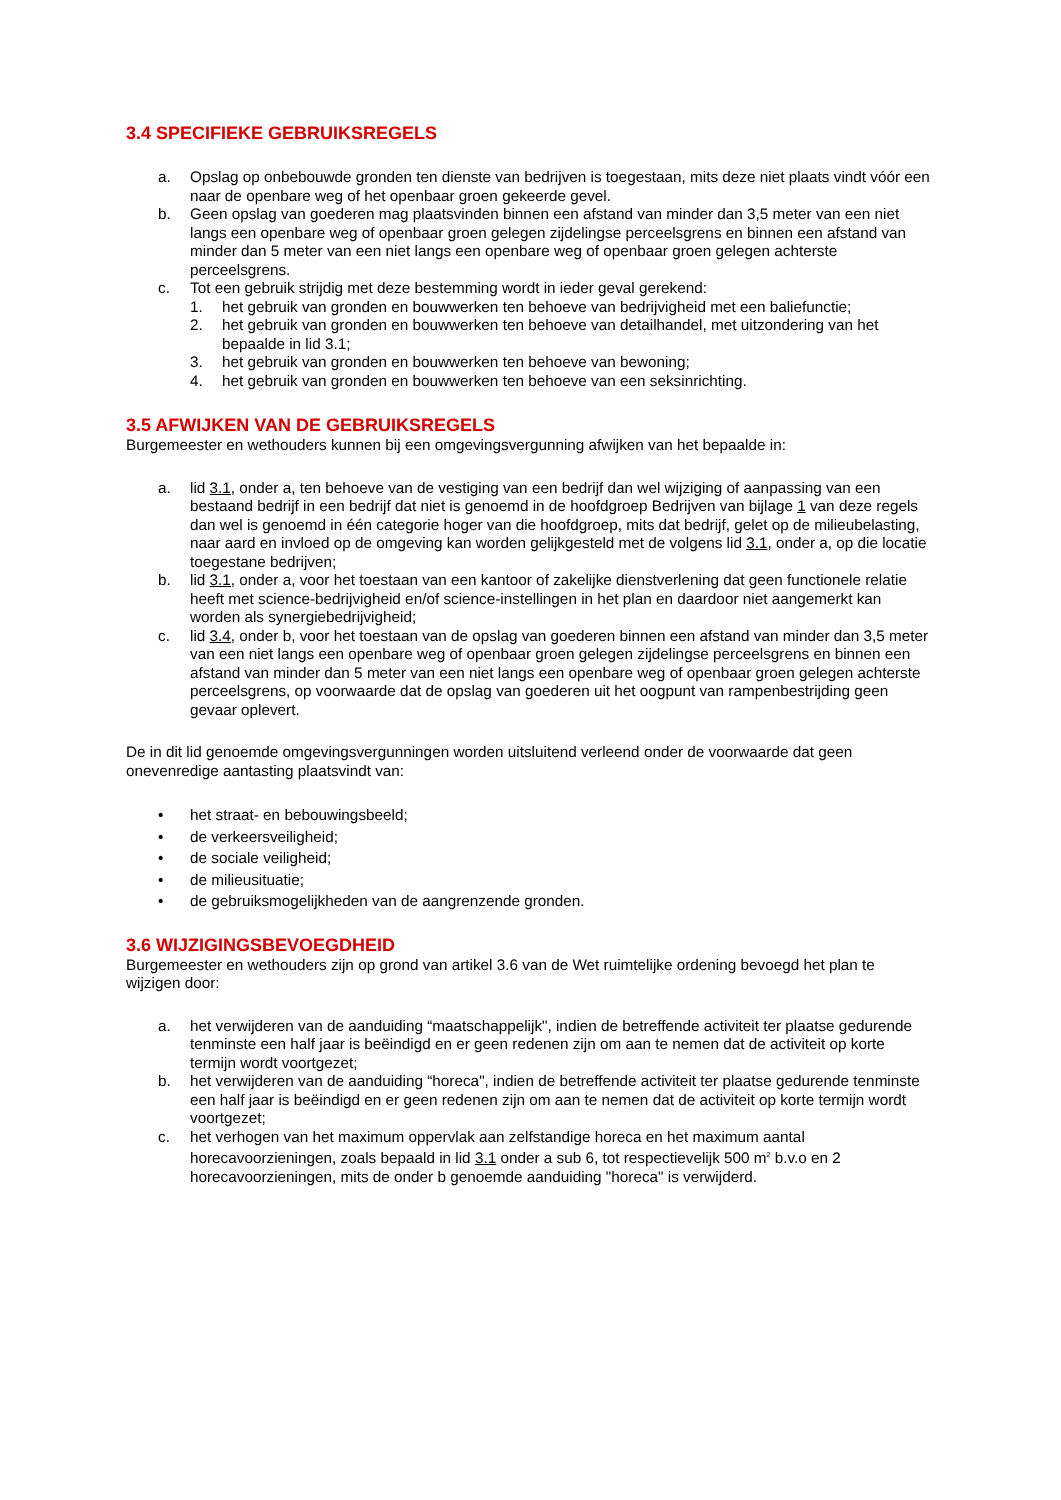3.4 SPECIFIEKE GEBRUIKSREGELS
a. Opslag op onbebouwde gronden ten dienste van bedrijven is toegestaan, mits deze niet plaats vindt vóór een naar de openbare weg of het openbaar groen gekeerde gevel.
b. Geen opslag van goederen mag plaatsvinden binnen een afstand van minder dan 3,5 meter van een niet langs een openbare weg of openbaar groen gelegen zijdelingse perceelsgrens en binnen een afstand van minder dan 5 meter van een niet langs een openbare weg of openbaar groen gelegen achterste perceelsgrens.
c. Tot een gebruik strijdig met deze bestemming wordt in ieder geval gerekend:
1. het gebruik van gronden en bouwwerken ten behoeve van bedrijvigheid met een baliefunctie;
2. het gebruik van gronden en bouwwerken ten behoeve van detailhandel, met uitzondering van het bepaalde in lid 3.1;
3. het gebruik van gronden en bouwwerken ten behoeve van bewoning;
4. het gebruik van gronden en bouwwerken ten behoeve van een seksinrichting.
3.5 AFWIJKEN VAN DE GEBRUIKSREGELS
Burgemeester en wethouders kunnen bij een omgevingsvergunning afwijken van het bepaalde in:
a. lid 3.1, onder a, ten behoeve van de vestiging van een bedrijf dan wel wijziging of aanpassing van een bestaand bedrijf in een bedrijf dat niet is genoemd in de hoofdgroep Bedrijven van bijlage 1 van deze regels dan wel is genoemd in één categorie hoger van die hoofdgroep, mits dat bedrijf, gelet op de milieubelasting, naar aard en invloed op de omgeving kan worden gelijkgesteld met de volgens lid 3.1, onder a, op die locatie toegestane bedrijven;
b. lid 3.1, onder a, voor het toestaan van een kantoor of zakelijke dienstverlening dat geen functionele relatie heeft met science-bedrijvigheid en/of science-instellingen in het plan en daardoor niet aangemerkt kan worden als synergiebedrijvigheid;
c. lid 3.4, onder b, voor het toestaan van de opslag van goederen binnen een afstand van minder dan 3,5 meter van een niet langs een openbare weg of openbaar groen gelegen zijdelingse perceelsgrens en binnen een afstand van minder dan 5 meter van een niet langs een openbare weg of openbaar groen gelegen achterste perceelsgrens, op voorwaarde dat de opslag van goederen uit het oogpunt van rampenbestrijding geen gevaar oplevert.
De in dit lid genoemde omgevingsvergunningen worden uitsluitend verleend onder de voorwaarde dat geen onevenredige aantasting plaatsvindt van:
• het straat- en bebouwingsbeeld;
• de verkeersveiligheid;
• de sociale veiligheid;
• de milieusituatie;
• de gebruiksmogelijkheden van de aangrenzende gronden.
3.6 WIJZIGINGSBEVOEGDHEID
Burgemeester en wethouders zijn op grond van artikel 3.6 van de Wet ruimtelijke ordening bevoegd het plan te wijzigen door:
a. het verwijderen van de aanduiding “maatschappelijk", indien de betreffende activiteit ter plaatse gedurende tenminste een half jaar is beëindigd en er geen redenen zijn om aan te nemen dat de activiteit op korte termijn wordt voortgezet;
b. het verwijderen van de aanduiding “horeca", indien de betreffende activiteit ter plaatse gedurende tenminste een half jaar is beëindigd en er geen redenen zijn om aan te nemen dat de activiteit op korte termijn wordt voortgezet;
c. het verhogen van het maximum oppervlak aan zelfstandige horeca en het maximum aantal horecavoorzieningen, zoals bepaald in lid 3.1 onder a sub 6, tot respectievelijk 500 m<sup>2</sup> b.v.o en 2 horecavoorzieningen, mits de onder b genoemde aanduiding "horeca" is verwijderd.